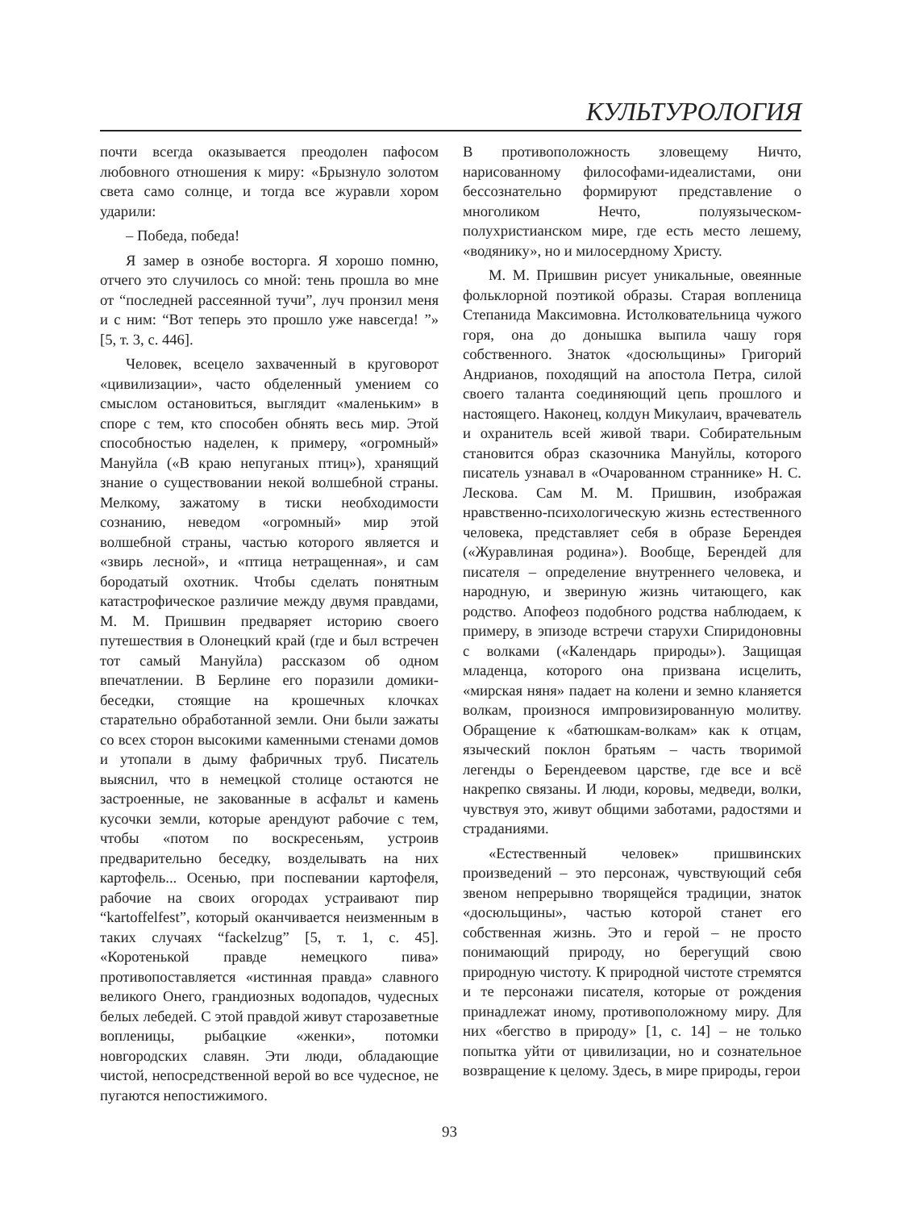КУЛЬТУРОЛОГИЯ
почти всегда оказывается преодолен пафосом любовного отношения к миру: «Брызнуло золотом света само солнце, и тогда все журавли хором ударили:
– Победа, победа!
Я замер в ознобе восторга. Я хорошо помню, отчего это случилось со мной: тень прошла во мне от “последней рассеянной тучи”, луч пронзил меня и с ним: “Вот теперь это прошло уже навсегда! ”» [5, т. 3, с. 446].
Человек, всецело захваченный в круговорот «цивилизации», часто обделенный умением со смыслом остановиться, выглядит «маленьким» в споре с тем, кто способен обнять весь мир. Этой способностью наделен, к примеру, «огромный» Мануйла («В краю непуганых птиц»), хранящий знание о существовании некой волшебной страны. Мелкому, зажатому в тиски необходимости сознанию, неведом «огромный» мир этой волшебной страны, частью которого является и «звирь лесной», и «птица нетращенная», и сам бородатый охотник. Чтобы сделать понятным катастрофическое различие между двумя правдами, М. М. Пришвин предваряет историю своего путешествия в Олонецкий край (где и был встречен тот самый Мануйла) рассказом об одном впечатлении. В Берлине его поразили домики-беседки, стоящие на крошечных клочках старательно обработанной земли. Они были зажаты со всех сторон высокими каменными стенами домов и утопали в дыму фабричных труб. Писатель выяснил, что в немецкой столице остаются не застроенные, не закованные в асфальт и камень кусочки земли, которые арендуют рабочие с тем, чтобы «потом по воскресеньям, устроив предварительно беседку, возделывать на них картофель... Осенью, при поспевании картофеля, рабочие на своих огородах устраивают пир “kartoffelfest”, который оканчивается неизменным в таких случаях “fackelzug” [5, т. 1, с. 45]. «Коротенькой правде немецкого пива» противопоставляется «истинная правда» славного великого Онего, грандиозных водопадов, чудесных белых лебедей. С этой правдой живут старозаветные вопленицы, рыбацкие «женки», потомки новгородских славян. Эти люди, обладающие чистой, непосредственной верой во все чудесное, не пугаются непостижимого.
В противоположность зловещему Ничто, нарисованному философами-идеалистами, они бессознательно формируют представление о многоликом Нечто, полуязыческом-полухристианском мире, где есть место лешему, «водянику», но и милосердному Христу.
М. М. Пришвин рисует уникальные, овеянные фольклорной поэтикой образы. Старая вопленица Степанида Максимовна. Истолковательница чужого горя, она до донышка выпила чашу горя собственного. Знаток «досюльщины» Григорий Андрианов, походящий на апостола Петра, силой своего таланта соединяющий цепь прошлого и настоящего. Наконец, колдун Микулаич, врачеватель и охранитель всей живой твари. Собирательным становится образ сказочника Мануйлы, которого писатель узнавал в «Очарованном страннике» Н. С. Лескова. Сам М. М. Пришвин, изображая нравственно-психологическую жизнь естественного человека, представляет себя в образе Берендея («Журавлиная родина»). Вообще, Берендей для писателя – определение внутреннего человека, и народную, и звериную жизнь читающего, как родство. Апофеоз подобного родства наблюдаем, к примеру, в эпизоде встречи старухи Спиридоновны с волками («Календарь природы»). Защищая младенца, которого она призвана исцелить, «мирская няня» падает на колени и земно кланяется волкам, произнося импровизированную молитву. Обращение к «батюшкам-волкам» как к отцам, языческий поклон братьям – часть творимой легенды о Берендеевом царстве, где все и всё накрепко связаны. И люди, коровы, медведи, волки, чувствуя это, живут общими заботами, радостями и страданиями.
«Естественный человек» пришвинских произведений – это персонаж, чувствующий себя звеном непрерывно творящейся традиции, знаток «досюльщины», частью которой станет его собственная жизнь. Это и герой – не просто понимающий природу, но берегущий свою природную чистоту. К природной чистоте стремятся и те персонажи писателя, которые от рождения принадлежат иному, противоположному миру. Для них «бегство в природу» [1, с. 14] – не только попытка уйти от цивилизации, но и сознательное возвращение к целому. Здесь, в мире природы, герои
93